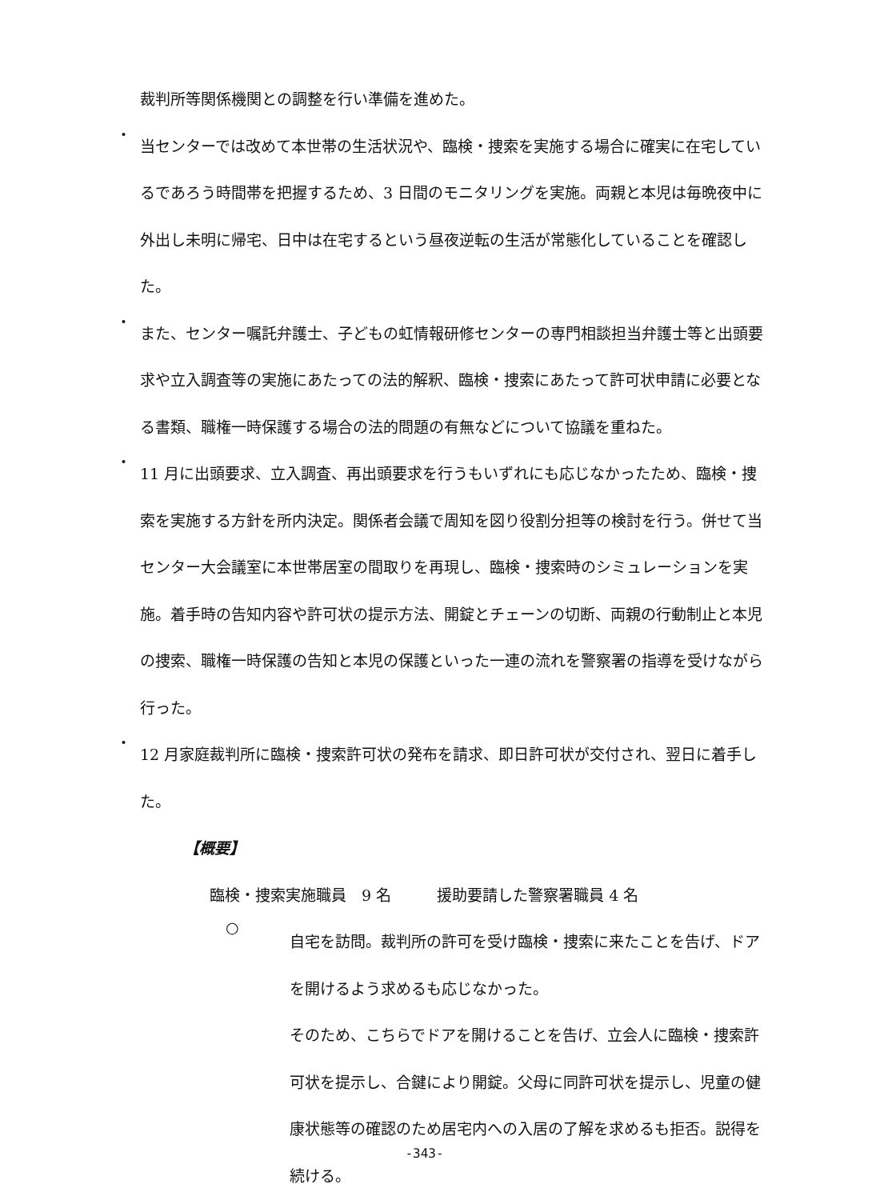裁判所等関係機関との調整を行い準備を進めた。
・
当センターでは改めて本世帯の生活状況や、臨検・捜索を実施する場合に確実に在宅しているであろう時間帯を把握するため、3 日間のモニタリングを実施。両親と本児は毎晩夜中に外出し未明に帰宅、日中は在宅するという昼夜逆転の生活が常態化していることを確認した。
・
また、センター嘱託弁護士、子どもの虹情報研修センターの専門相談担当弁護士等と出頭要求や立入調査等の実施にあたっての法的解釈、臨検・捜索にあたって許可状申請に必要となる書類、職権一時保護する場合の法的問題の有無などについて協議を重ねた。
・
11 月に出頭要求、立入調査、再出頭要求を行うもいずれにも応じなかったため、臨検・捜索を実施する方針を所内決定。関係者会議で周知を図り役割分担等の検討を行う。併せて当センター大会議室に本世帯居室の間取りを再現し、臨検・捜索時のシミュレーションを実施。着手時の告知内容や許可状の提示方法、開錠とチェーンの切断、両親の行動制止と本児の捜索、職権一時保護の告知と本児の保護といった一連の流れを警察署の指導を受けながら行った。
・
12 月家庭裁判所に臨検・捜索許可状の発布を請求、即日許可状が交付され、翌日に着手した。
【概要】
臨検・捜索実施職員　9 名　　　援助要請した警察署職員 4 名
○
自宅を訪問。裁判所の許可を受け臨検・捜索に来たことを告げ、ドアを開けるよう求めるも応じなかった。
そのため、こちらでドアを開けることを告げ、立会人に臨検・捜索許可状を提示し、合鍵により開錠。父母に同許可状を提示し、児童の健康状態等の確認のため居宅内への入居の了解を求めるも拒否。説得を続ける。
-343-